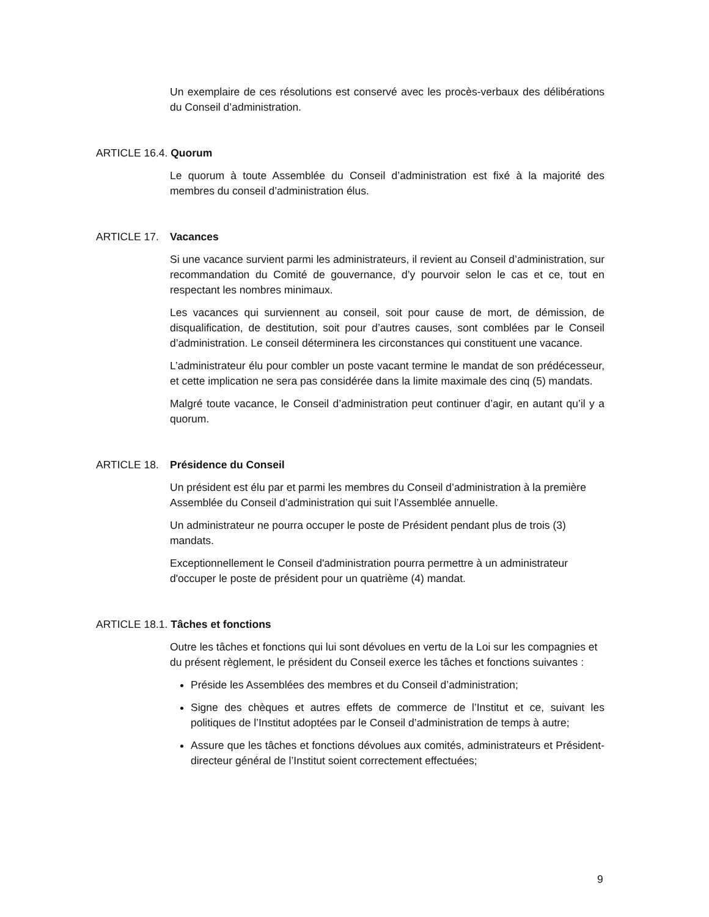Un exemplaire de ces résolutions est conservé avec les procès-verbaux des délibérations du Conseil d’administration.
ARTICLE 16.4. Quorum
Le quorum à toute Assemblée du Conseil d’administration est fixé à la majorité des membres du conseil d’administration élus.
ARTICLE 17. Vacances
Si une vacance survient parmi les administrateurs, il revient au Conseil d’administration, sur recommandation du Comité de gouvernance, d’y pourvoir selon le cas et ce, tout en respectant les nombres minimaux.
Les vacances qui surviennent au conseil, soit pour cause de mort, de démission, de disqualification, de destitution, soit pour d’autres causes, sont comblées par le Conseil d’administration. Le conseil déterminera les circonstances qui constituent une vacance.
L’administrateur élu pour combler un poste vacant termine le mandat de son prédécesseur, et cette implication ne sera pas considérée dans la limite maximale des cinq (5) mandats.
Malgré toute vacance, le Conseil d’administration peut continuer d’agir, en autant qu’il y a quorum.
ARTICLE 18. Présidence du Conseil
Un président est élu par et parmi les membres du Conseil d’administration à la première Assemblée du Conseil d’administration qui suit l’Assemblée annuelle.
Un administrateur ne pourra occuper le poste de Président pendant plus de trois (3) mandats.
Exceptionnellement le Conseil d'administration pourra permettre à un administrateur d'occuper le poste de président pour un quatrième (4) mandat.
ARTICLE 18.1. Tâches et fonctions
Outre les tâches et fonctions qui lui sont dévolues en vertu de la Loi sur les compagnies et du présent règlement, le président du Conseil exerce les tâches et fonctions suivantes :
Préside les Assemblées des membres et du Conseil d’administration;
Signe des chèques et autres effets de commerce de l’Institut et ce, suivant les politiques de l’Institut adoptées par le Conseil d’administration de temps à autre;
Assure que les tâches et fonctions dévolues aux comités, administrateurs et Président-directeur général de l’Institut soient correctement effectuées;
9